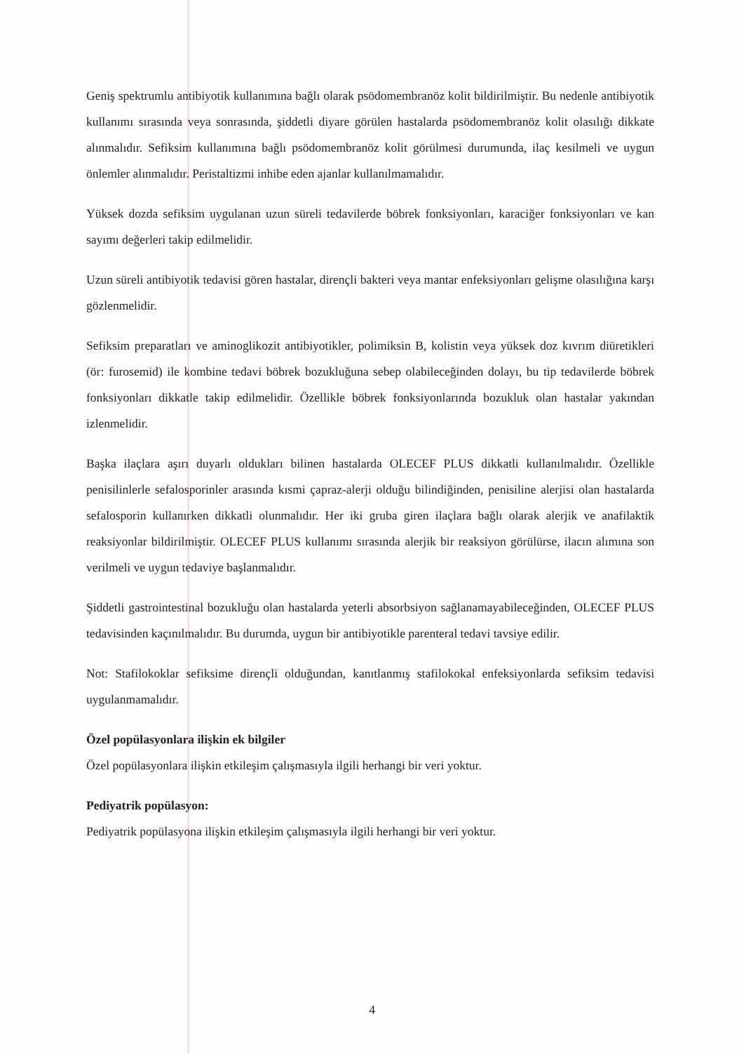Geniş spektrumlu antibiyotik kullanımına bağlı olarak psödomembranöz kolit bildirilmiştir. Bu nedenle antibiyotik kullanımı sırasında veya sonrasında, şiddetli diyare görülen hastalarda psödomembranöz kolit olasılığı dikkate alınmalıdır. Sefiksim kullanımına bağlı psödomembranöz kolit görülmesi durumunda, ilaç kesilmeli ve uygun önlemler alınmalıdır. Peristaltizmi inhibe eden ajanlar kullanılmamalıdır.
Yüksek dozda sefiksim uygulanan uzun süreli tedavilerde böbrek fonksiyonları, karaciğer fonksiyonları ve kan sayımı değerleri takip edilmelidir.
Uzun süreli antibiyotik tedavisi gören hastalar, dirençli bakteri veya mantar enfeksiyonları gelişme olasılığına karşı gözlenmelidir.
Sefiksim preparatları ve aminoglikozit antibiyotikler, polimiksin B, kolistin veya yüksek doz kıvrım diüretikleri (ör: furosemid) ile kombine tedavi böbrek bozukluğuna sebep olabileceğinden dolayı, bu tip tedavilerde böbrek fonksiyonları dikkatle takip edilmelidir. Özellikle böbrek fonksiyonlarında bozukluk olan hastalar yakından izlenmelidir.
Başka ilaçlara aşırı duyarlı oldukları bilinen hastalarda OLECEF PLUS dikkatli kullanılmalıdır. Özellikle penisilinlerle sefalosporinler arasında kısmi çapraz-alerji olduğu bilindiğinden, penisiline alerjisi olan hastalarda sefalosporin kullanırken dikkatli olunmalıdır. Her iki gruba giren ilaçlara bağlı olarak alerjik ve anafilaktik reaksiyonlar bildirilmiştir. OLECEF PLUS kullanımı sırasında alerjik bir reaksiyon görülürse, ilacın alımına son verilmeli ve uygun tedaviye başlanmalıdır.
Şiddetli gastrointestinal bozukluğu olan hastalarda yeterli absorbsiyon sağlanamayabileceğinden, OLECEF PLUS tedavisinden kaçınılmalıdır. Bu durumda, uygun bir antibiyotikle parenteral tedavi tavsiye edilir.
Not: Stafilokoklar sefiksime dirençli olduğundan, kanıtlanmış stafilokokal enfeksiyonlarda sefiksim tedavisi uygulanmamalıdır.
Özel popülasyonlara ilişkin ek bilgiler
Özel popülasyonlara ilişkin etkileşim çalışmasıyla ilgili herhangi bir veri yoktur.
Pediyatrik popülasyon:
Pediyatrik popülasyona ilişkin etkileşim çalışmasıyla ilgili herhangi bir veri yoktur.
4